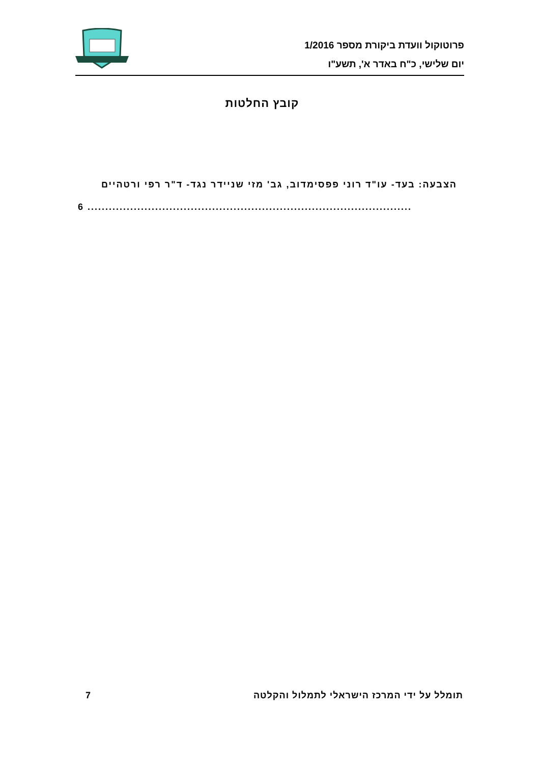פרוטוקול וועדת ביקורת מספר 1/2016
יום שלישי, כ"ח באדר א', תשע"ו
קובץ החלטות
הצבעה: בעד- עו"ד רוני פפסימדוב, גב' מזי שניידר נגד- ד"ר רפי ורטהיים
6 ...........................................................................................
תומלל על ידי המרכז הישראלי לתמלול והקלטה 7